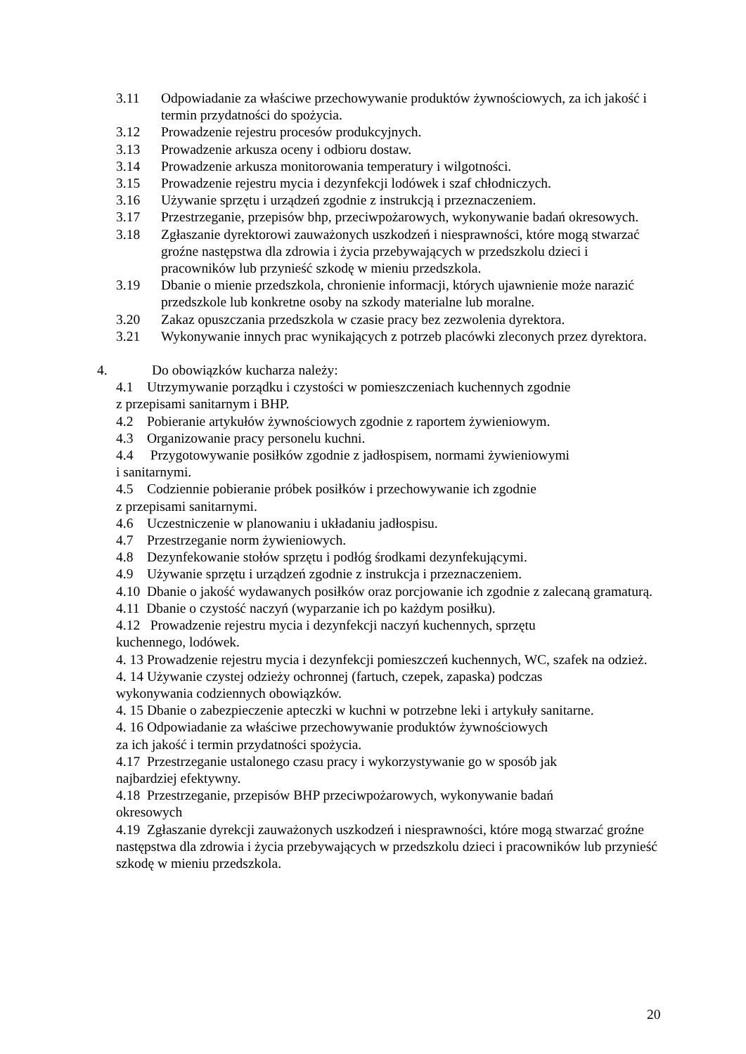3.11 Odpowiadanie za właściwe przechowywanie produktów żywnościowych, za ich jakość i termin przydatności do spożycia.
3.12 Prowadzenie rejestru procesów produkcyjnych.
3.13 Prowadzenie arkusza oceny i odbioru dostaw.
3.14 Prowadzenie arkusza monitorowania temperatury i wilgotności.
3.15 Prowadzenie rejestru mycia i dezynfekcji lodówek i szaf chłodniczych.
3.16 Używanie sprzętu i urządzeń zgodnie z instrukcją i przeznaczeniem.
3.17 Przestrzeganie, przepisów bhp, przeciwpożarowych, wykonywanie badań okresowych.
3.18 Zgłaszanie dyrektorowi zauważonych uszkodzeń i niesprawności, które mogą stwarzać groźne następstwa dla zdrowia i życia przebywających w przedszkolu dzieci i pracowników lub przynieść szkodę w mieniu przedszkola.
3.19 Dbanie o mienie przedszkola, chronienie informacji, których ujawnienie może narazić przedszkole lub konkretne osoby na szkody materialne lub moralne.
3.20 Zakaz opuszczania przedszkola w czasie pracy bez zezwolenia dyrektora.
3.21 Wykonywanie innych prac wynikających z potrzeb placówki zleconych przez dyrektora.
4. Do obowiązków kucharza należy:
4.1 Utrzymywanie porządku i czystości w pomieszczeniach kuchennych zgodnie
z przepisami sanitarnym i BHP.
4.2 Pobieranie artykułów żywnościowych zgodnie z raportem żywieniowym.
4.3 Organizowanie pracy personelu kuchni.
4.4 Przygotowywanie posiłków zgodnie z jadłospisem, normami żywieniowymi
i sanitarnymi.
4.5 Codziennie pobieranie próbek posiłków i przechowywanie ich zgodnie
z przepisami sanitarnymi.
4.6 Uczestniczenie w planowaniu i układaniu jadłospisu.
4.7 Przestrzeganie norm żywieniowych.
4.8 Dezynfekowanie stołów sprzętu i podłóg środkami dezynfekującymi.
4.9 Używanie sprzętu i urządzeń zgodnie z instrukcja i przeznaczeniem.
4.10 Dbanie o jakość wydawanych posiłków oraz porcjowanie ich zgodnie z zalecaną gramaturą.
4.11 Dbanie o czystość naczyń (wyparzanie ich po każdym posiłku).
4.12 Prowadzenie rejestru mycia i dezynfekcji naczyń kuchennych, sprzętu
kuchennego, lodówek.
4. 13 Prowadzenie rejestru mycia i dezynfekcji pomieszczeń kuchennych, WC, szafek na odzież.
4. 14 Używanie czystej odzieży ochronnej (fartuch, czepek, zapaska) podczas
wykonywania codziennych obowiązków.
4. 15 Dbanie o zabezpieczenie apteczki w kuchni w potrzebne leki i artykuły sanitarne.
4. 16 Odpowiadanie za właściwe przechowywanie produktów żywnościowych
za ich jakość i termin przydatności spożycia.
4.17 Przestrzeganie ustalonego czasu pracy i wykorzystywanie go w sposób jak
najbardziej efektywny.
4.18 Przestrzeganie, przepisów BHP przeciwpożarowych, wykonywanie badań
okresowych
4.19 Zgłaszanie dyrekcji zauważonych uszkodzeń i niesprawności, które mogą stwarzać groźne następstwa dla zdrowia i życia przebywających w przedszkolu dzieci i pracowników lub przynieść szkodę w mieniu przedszkola.
20